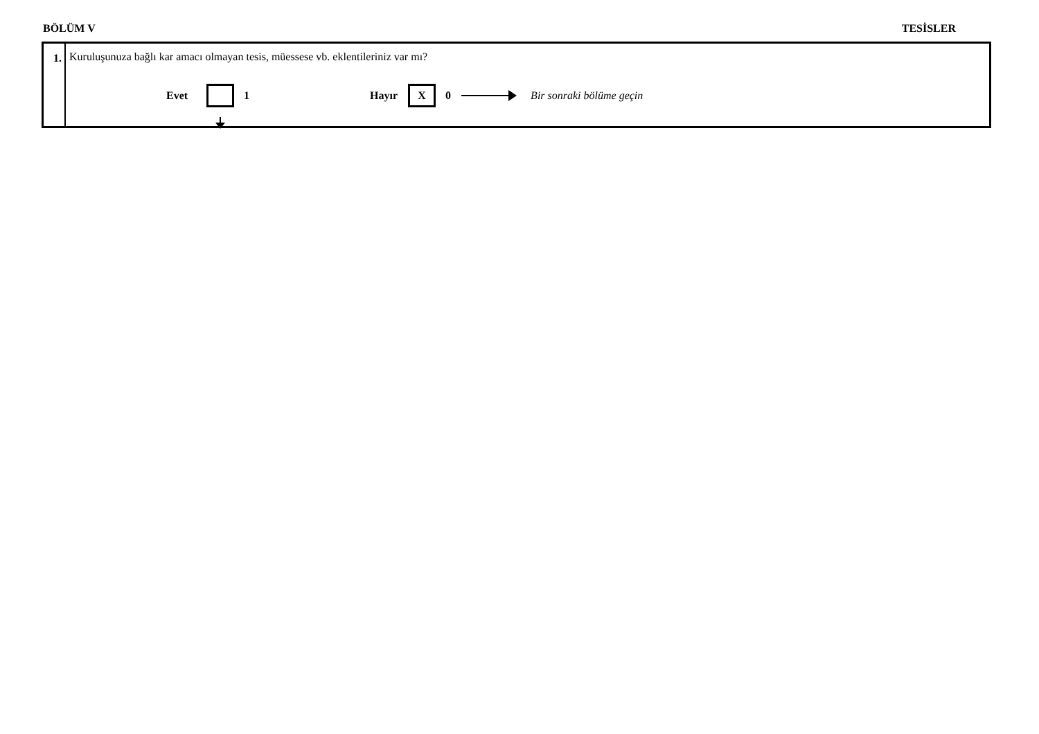BÖLÜM V TESİSLER
1. Kuruluşunuza bağlı kar amacı olmayan tesis, müessese vb. eklentileriniz var mı?
Evet 1 Hayır X 0 Bir sonraki bölüme geçin